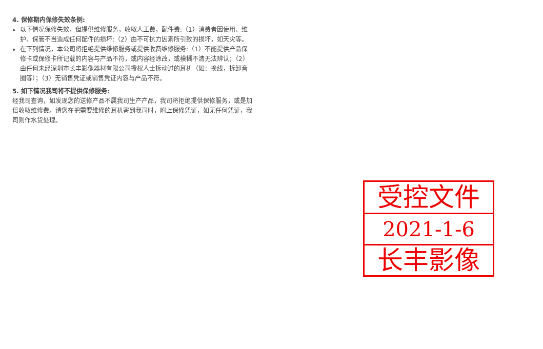4. 保修期内保修失效条例:
以下情况保修失效，但提供维修服务，收取人工费，配件费:（1）消费者因使用、维护、保管不当造成任何配件的损坏;（2）由不可抗力因素所引致的损坏，如天灾等。
在下列情况，本公司将拒绝提供维修服务或提供收费维修服务:（1）不能提供产品保修卡或保修卡所记载的内容与产品不符，或内容经涂改，或模糊不清无法辨认；（2）由任何未经深圳市长丰影像器材有限公司授权人士拆动过的耳机（如：换线，拆卸音圈等）；（3）无销售凭证或销售凭证内容与产品不符。
5. 如下情况我司将不提供保修服务:
经我司查询，如发现您的送修产品不属我司生产产品，我司将拒绝提供保修服务，或是加倍收取维修费。请您在把需要维修的耳机寄到我司时，附上保修凭证，如无任何凭证，我司则作水货处理。
受控文件
2021-1-6
长丰影像